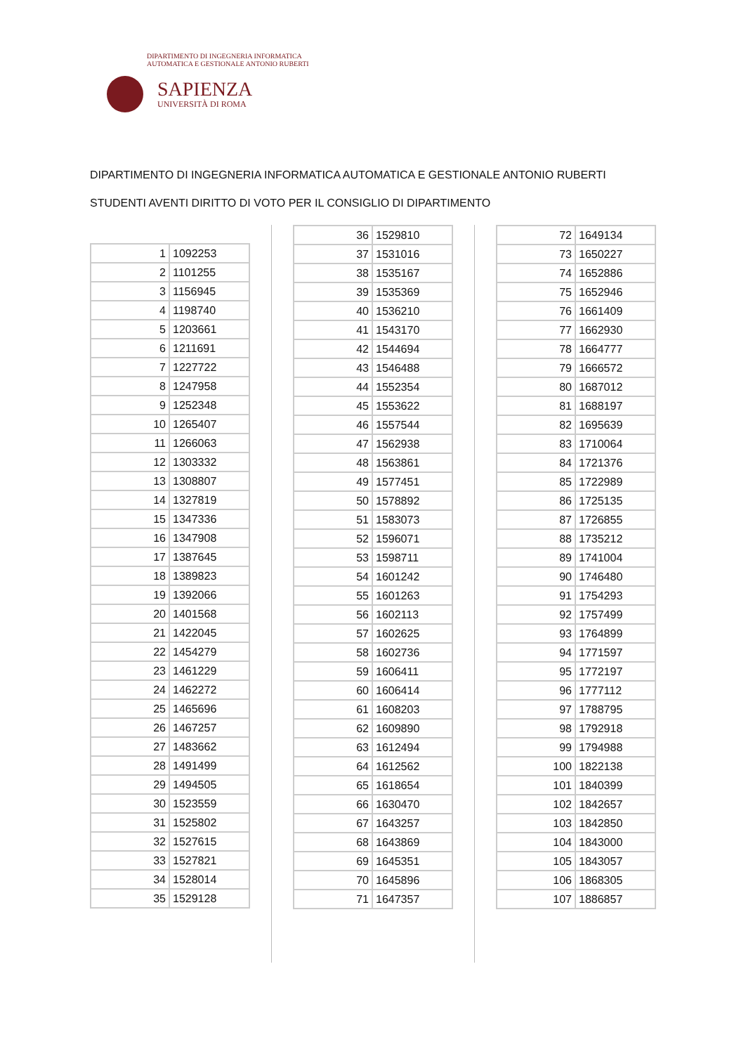DIPARTIMENTO DI INGEGNERIA INFORMATICA
AUTOMATICA E GESTIONALE ANTONIO RUBERTI
SAPIENZA
UNIVERSITÀ DI ROMA
DIPARTIMENTO DI INGEGNERIA INFORMATICA AUTOMATICA E GESTIONALE ANTONIO RUBERTI
STUDENTI AVENTI DIRITTO DI VOTO PER IL CONSIGLIO DI DIPARTIMENTO
| 1 | 1092253 |
| 2 | 1101255 |
| 3 | 1156945 |
| 4 | 1198740 |
| 5 | 1203661 |
| 6 | 1211691 |
| 7 | 1227722 |
| 8 | 1247958 |
| 9 | 1252348 |
| 10 | 1265407 |
| 11 | 1266063 |
| 12 | 1303332 |
| 13 | 1308807 |
| 14 | 1327819 |
| 15 | 1347336 |
| 16 | 1347908 |
| 17 | 1387645 |
| 18 | 1389823 |
| 19 | 1392066 |
| 20 | 1401568 |
| 21 | 1422045 |
| 22 | 1454279 |
| 23 | 1461229 |
| 24 | 1462272 |
| 25 | 1465696 |
| 26 | 1467257 |
| 27 | 1483662 |
| 28 | 1491499 |
| 29 | 1494505 |
| 30 | 1523559 |
| 31 | 1525802 |
| 32 | 1527615 |
| 33 | 1527821 |
| 34 | 1528014 |
| 35 | 1529128 |
| 36 | 1529810 |
| 37 | 1531016 |
| 38 | 1535167 |
| 39 | 1535369 |
| 40 | 1536210 |
| 41 | 1543170 |
| 42 | 1544694 |
| 43 | 1546488 |
| 44 | 1552354 |
| 45 | 1553622 |
| 46 | 1557544 |
| 47 | 1562938 |
| 48 | 1563861 |
| 49 | 1577451 |
| 50 | 1578892 |
| 51 | 1583073 |
| 52 | 1596071 |
| 53 | 1598711 |
| 54 | 1601242 |
| 55 | 1601263 |
| 56 | 1602113 |
| 57 | 1602625 |
| 58 | 1602736 |
| 59 | 1606411 |
| 60 | 1606414 |
| 61 | 1608203 |
| 62 | 1609890 |
| 63 | 1612494 |
| 64 | 1612562 |
| 65 | 1618654 |
| 66 | 1630470 |
| 67 | 1643257 |
| 68 | 1643869 |
| 69 | 1645351 |
| 70 | 1645896 |
| 71 | 1647357 |
| 72 | 1649134 |
| 73 | 1650227 |
| 74 | 1652886 |
| 75 | 1652946 |
| 76 | 1661409 |
| 77 | 1662930 |
| 78 | 1664777 |
| 79 | 1666572 |
| 80 | 1687012 |
| 81 | 1688197 |
| 82 | 1695639 |
| 83 | 1710064 |
| 84 | 1721376 |
| 85 | 1722989 |
| 86 | 1725135 |
| 87 | 1726855 |
| 88 | 1735212 |
| 89 | 1741004 |
| 90 | 1746480 |
| 91 | 1754293 |
| 92 | 1757499 |
| 93 | 1764899 |
| 94 | 1771597 |
| 95 | 1772197 |
| 96 | 1777112 |
| 97 | 1788795 |
| 98 | 1792918 |
| 99 | 1794988 |
| 100 | 1822138 |
| 101 | 1840399 |
| 102 | 1842657 |
| 103 | 1842850 |
| 104 | 1843000 |
| 105 | 1843057 |
| 106 | 1868305 |
| 107 | 1886857 |